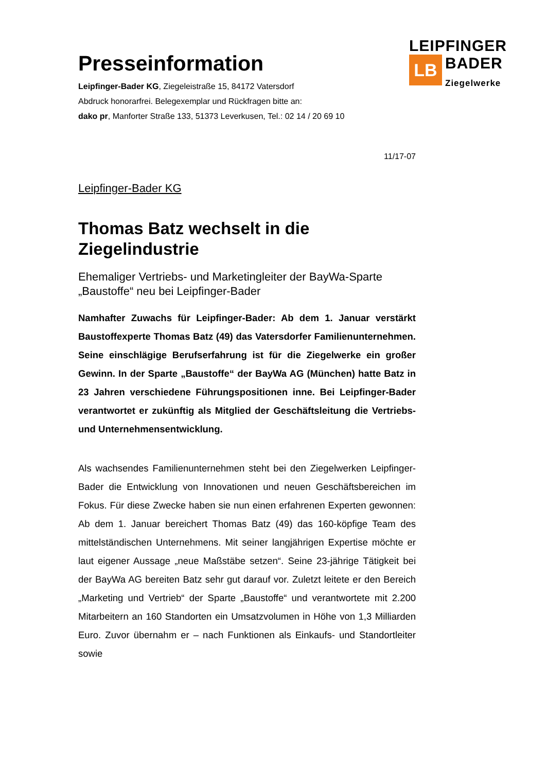LEIPFINGER
LB BADER
Ziegelwerke
Presseinformation
Leipfinger-Bader KG, Ziegeleistraße 15, 84172 Vatersdorf
Abdruck honorarfrei. Belegexemplar und Rückfragen bitte an:
dako pr, Manforter Straße 133, 51373 Leverkusen, Tel.: 02 14 / 20 69 10
11/17-07
Leipfinger-Bader KG
Thomas Batz wechselt in die Ziegelindustrie
Ehemaliger Vertriebs- und Marketingleiter der BayWa-Sparte „Baustoffe“ neu bei Leipfinger-Bader
Namhafter Zuwachs für Leipfinger-Bader: Ab dem 1. Januar verstärkt Baustoffexperte Thomas Batz (49) das Vatersdorfer Familienunternehmen. Seine einschlägige Berufserfahrung ist für die Ziegelwerke ein großer Gewinn. In der Sparte „Baustoffe“ der BayWa AG (München) hatte Batz in 23 Jahren verschiedene Führungspositionen inne. Bei Leipfinger-Bader verantwortet er zukünftig als Mitglied der Geschäftsleitung die Vertriebs- und Unternehmensentwicklung.
Als wachsendes Familienunternehmen steht bei den Ziegelwerken Leipfinger-Bader die Entwicklung von Innovationen und neuen Geschäftsbereichen im Fokus. Für diese Zwecke haben sie nun einen erfahrenen Experten gewonnen: Ab dem 1. Januar bereichert Thomas Batz (49) das 160-köpfige Team des mittelständischen Unternehmens. Mit seiner langjährigen Expertise möchte er laut eigener Aussage „neue Maßstäbe setzen“. Seine 23-jährige Tätigkeit bei der BayWa AG bereiten Batz sehr gut darauf vor. Zuletzt leitete er den Bereich „Marketing und Vertrieb“ der Sparte „Baustoffe“ und verantwortete mit 2.200 Mitarbeitern an 160 Standorten ein Umsatzvolumen in Höhe von 1,3 Milliarden Euro. Zuvor übernahm er – nach Funktionen als Einkaufs- und Standortleiter sowie